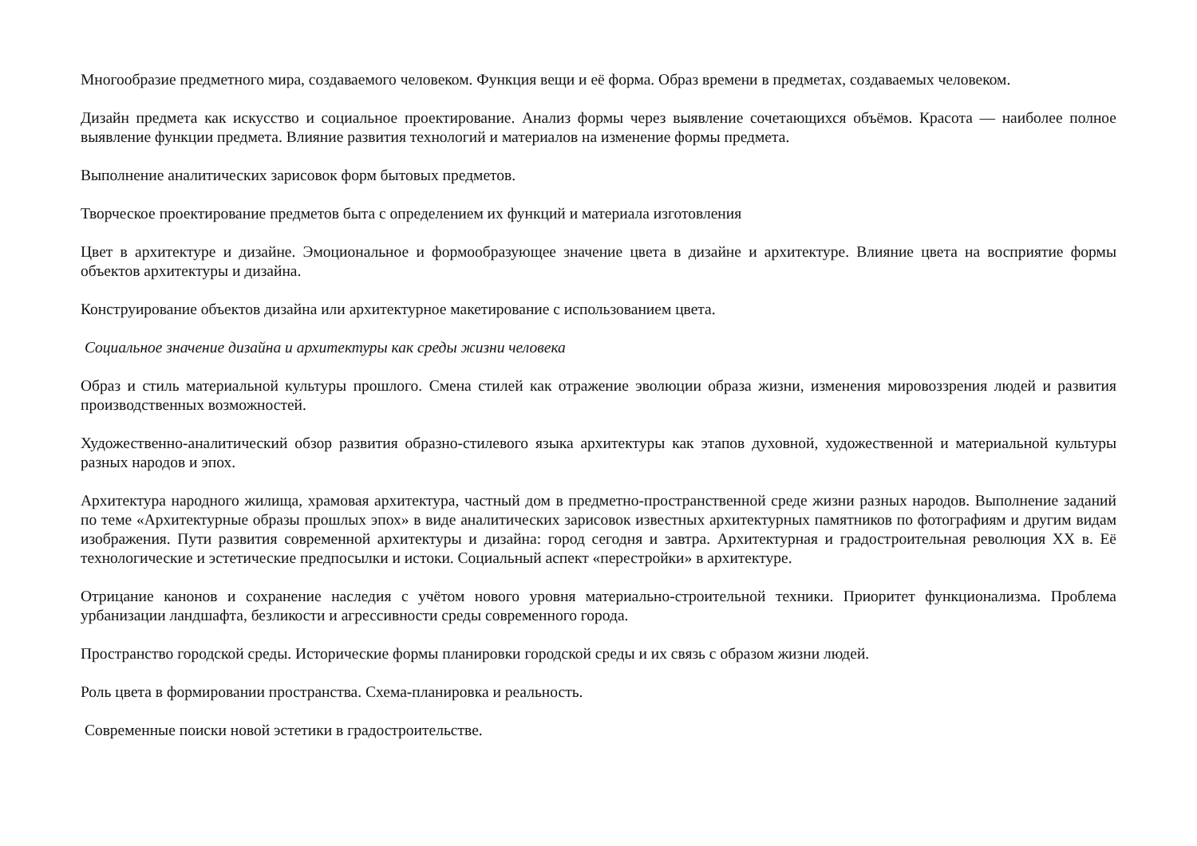Многообразие предметного мира, создаваемого человеком. Функция вещи и её форма. Образ времени в предметах, создаваемых человеком.
Дизайн предмета как искусство и социальное проектирование. Анализ формы через выявление сочетающихся объёмов. Красота — наиболее полное выявление функции предмета. Влияние развития технологий и материалов на изменение формы предмета.
Выполнение аналитических зарисовок форм бытовых предметов.
Творческое проектирование предметов быта с определением их функций и материала изготовления
Цвет в архитектуре и дизайне. Эмоциональное и формообразующее значение цвета в дизайне и архитектуре. Влияние цвета на восприятие формы объектов архитектуры и дизайна.
Конструирование объектов дизайна или архитектурное макетирование с использованием цвета.
Социальное значение дизайна и архитектуры как среды жизни человека
Образ и стиль материальной культуры прошлого. Смена стилей как отражение эволюции образа жизни, изменения мировоззрения людей и развития производственных возможностей.
Художественно-аналитический обзор развития образно-стилевого языка архитектуры как этапов духовной, художественной и материальной культуры разных народов и эпох.
Архитектура народного жилища, храмовая архитектура, частный дом в предметно-пространственной среде жизни разных народов. Выполнение заданий по теме «Архитектурные образы прошлых эпох» в виде аналитических зарисовок известных архитектурных памятников по фотографиям и другим видам изображения. Пути развития современной архитектуры и дизайна: город сегодня и завтра. Архитектурная и градостроительная революция XX в. Её технологические и эстетические предпосылки и истоки. Социальный аспект «перестройки» в архитектуре.
Отрицание канонов и сохранение наследия с учётом нового уровня материально-строительной техники. Приоритет функционализма. Проблема урбанизации ландшафта, безликости и агрессивности среды современного города.
Пространство городской среды. Исторические формы планировки городской среды и их связь с образом жизни людей.
Роль цвета в формировании пространства. Схема-планировка и реальность.
Современные поиски новой эстетики в градостроительстве.